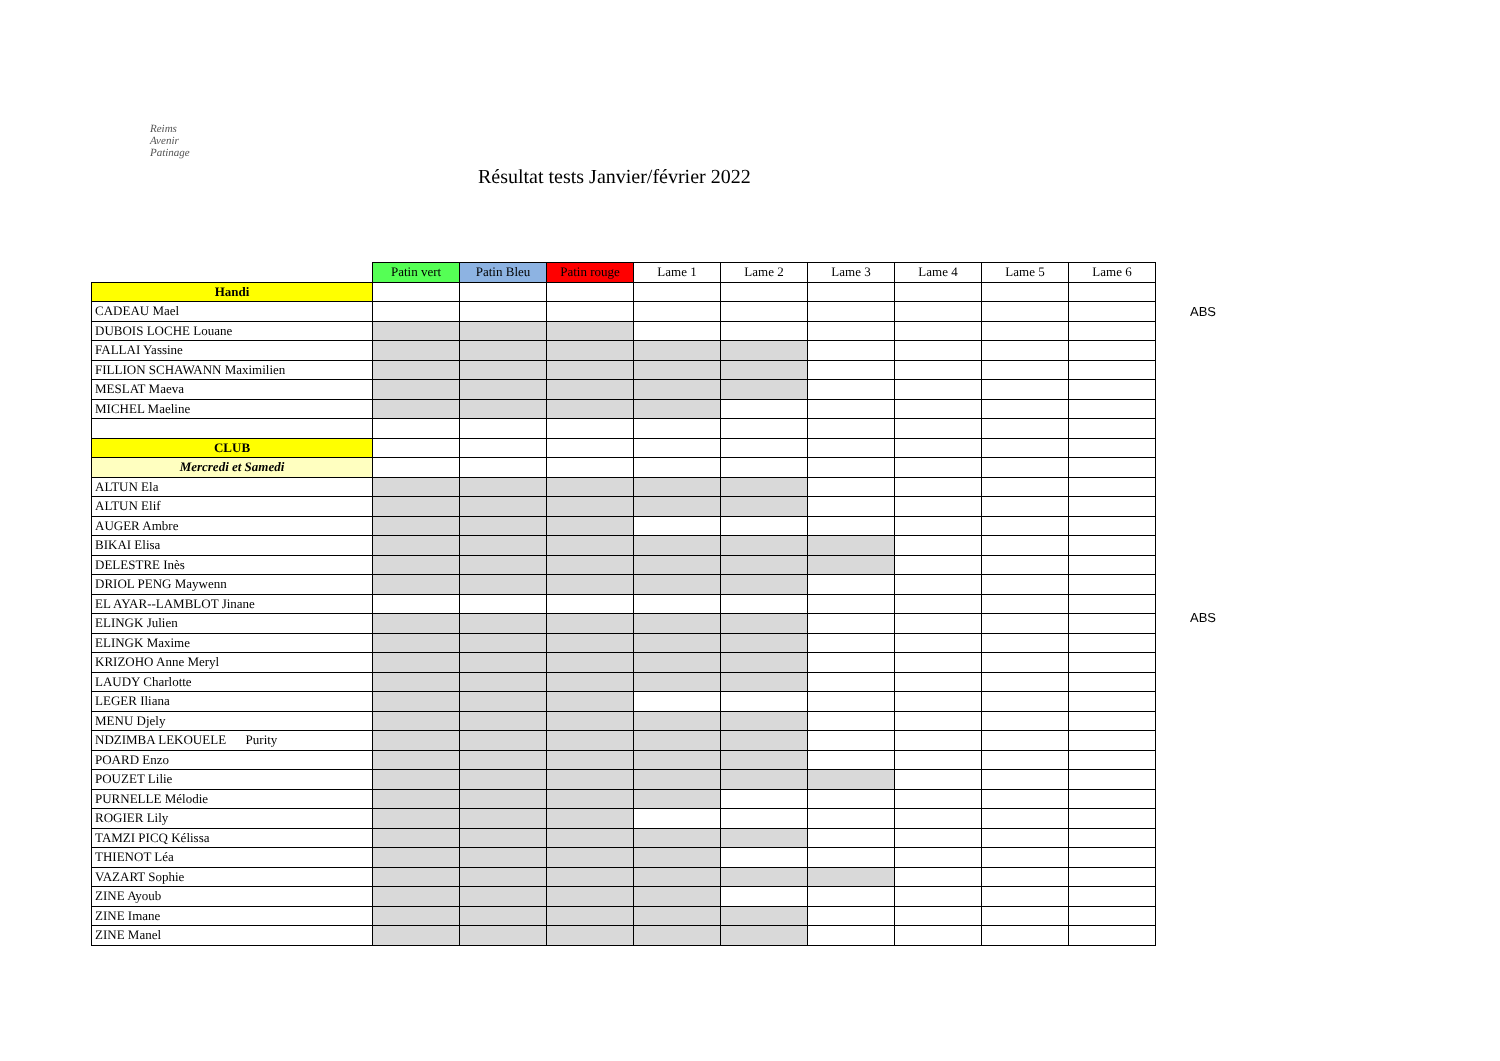Reims
Avenir
Patinage
Résultat tests Janvier/février 2022
| | Patin vert | Patin Bleu | Patin rouge | Lame 1 | Lame 2 | Lame 3 | Lame 4 | Lame 5 | Lame 6 |
| Handi | | | | | | | | | |
| CADEAU Mael | | | | | | | | | |
| DUBOIS LOCHE Louane | | | | | | | | | |
| FALLAI Yassine | | | | | | | | | |
| FILLION SCHAWANN Maximilien | | | | | | | | | |
| MESLAT Maeva | | | | | | | | | |
| MICHEL Maeline | | | | | | | | | |
| CLUB | | | | | | | | | |
| Mercredi et Samedi | | | | | | | | | |
| ALTUN Ela | | | | | | | | | |
| ALTUN Elif | | | | | | | | | |
| AUGER Ambre | | | | | | | | | |
| BIKAI Elisa | | | | | | | | | |
| DELESTRE Inès | | | | | | | | | |
| DRIOL PENG Maywenn | | | | | | | | | |
| EL AYAR--LAMBLOT Jinane | | | | | | | | | |
| ELINGK Julien | | | | | | | | | |
| ELINGK Maxime | | | | | | | | | |
| KRIZOHO Anne Meryl | | | | | | | | | |
| LAUDY Charlotte | | | | | | | | | |
| LEGER Iliana | | | | | | | | | |
| MENU Djely | | | | | | | | | |
| NDZIMBA LEKOUELE Purity | | | | | | | | | |
| POARD Enzo | | | | | | | | | |
| POUZET Lilie | | | | | | | | | |
| PURNELLE Mélodie | | | | | | | | | |
| ROGIER Lily | | | | | | | | | |
| TAMZI PICQ Kélissa | | | | | | | | | |
| THIENOT Léa | | | | | | | | | |
| VAZART Sophie | | | | | | | | | |
| ZINE Ayoub | | | | | | | | | |
| ZINE Imane | | | | | | | | | |
| ZINE Manel | | | | | | | | | |
ABS
ABS